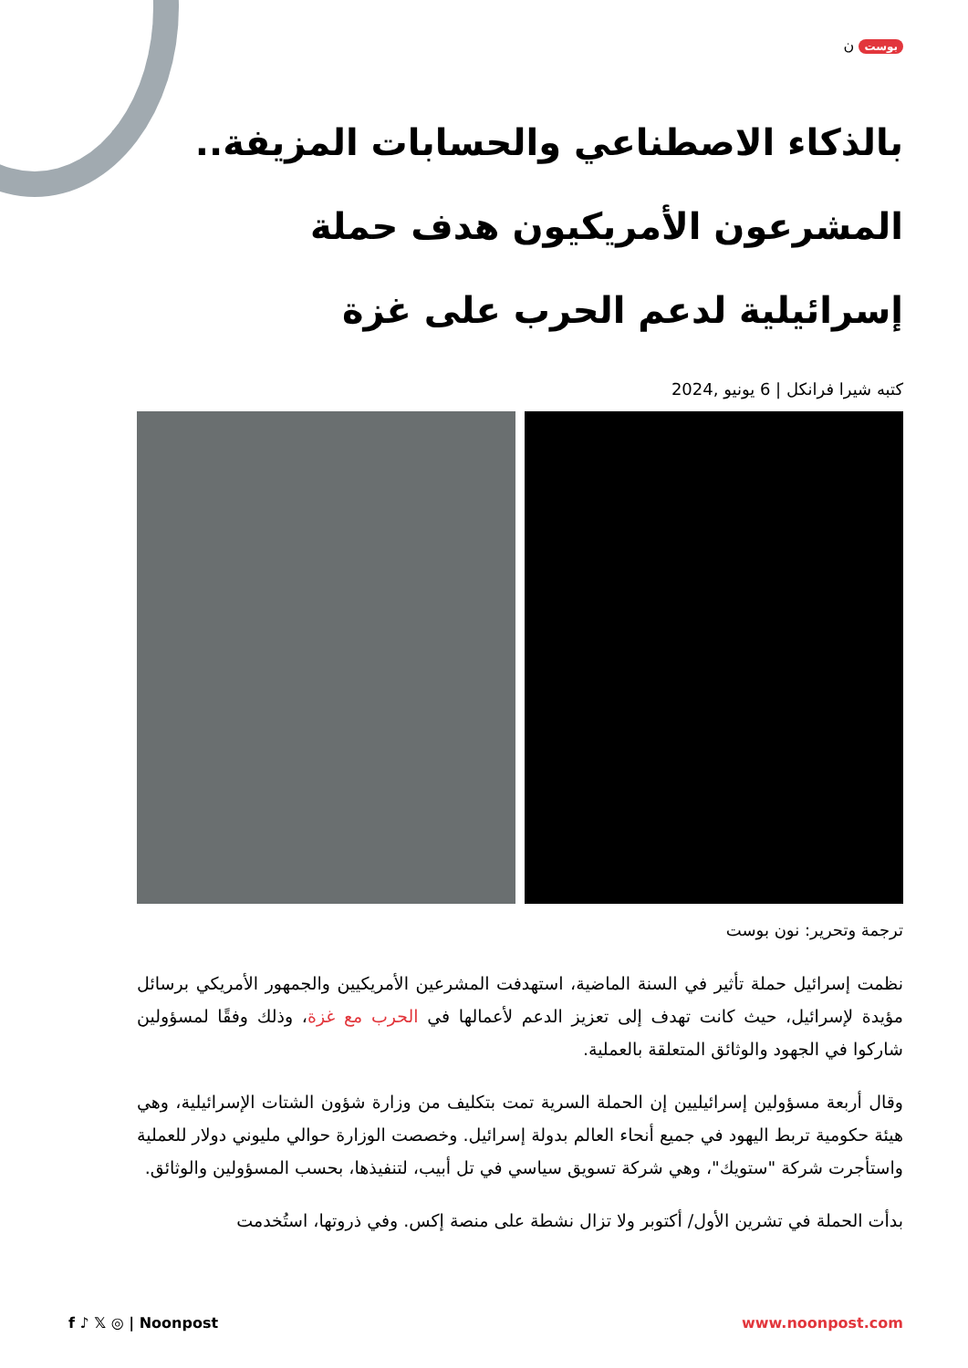بوست ن
بالذكاء الاصطناعي والحسابات المزيفة.. المشرعون الأمريكيون هدف حملة إسرائيلية لدعم الحرب على غزة
كتبه شيرا فرانكل | 6 يونيو ,2024
ترجمة وتحرير: نون بوست
نظمت إسرائيل حملة تأثير في السنة الماضية، استهدفت المشرعين الأمريكيين والجمهور الأمريكي برسائل مؤيدة لإسرائيل، حيث كانت تهدف إلى تعزيز الدعم لأعمالها في الحرب مع غزة، وذلك وفقًا لمسؤولين شاركوا في الجهود والوثائق المتعلقة بالعملية.
وقال أربعة مسؤولين إسرائيليين إن الحملة السرية تمت بتكليف من وزارة شؤون الشتات الإسرائيلية، وهي هيئة حكومية تربط اليهود في جميع أنحاء العالم بدولة إسرائيل. وخصصت الوزارة حوالي مليوني دولار للعملية واستأجرت شركة "ستويك"، وهي شركة تسويق سياسي في تل أبيب، لتنفيذها، بحسب المسؤولين والوثائق.
بدأت الحملة في تشرين الأول/ أكتوبر ولا تزال نشطة على منصة إكس. وفي ذروتها، استُخدمت
f ♪ 𝕏 ◎ | Noonpost www.noonpost.com